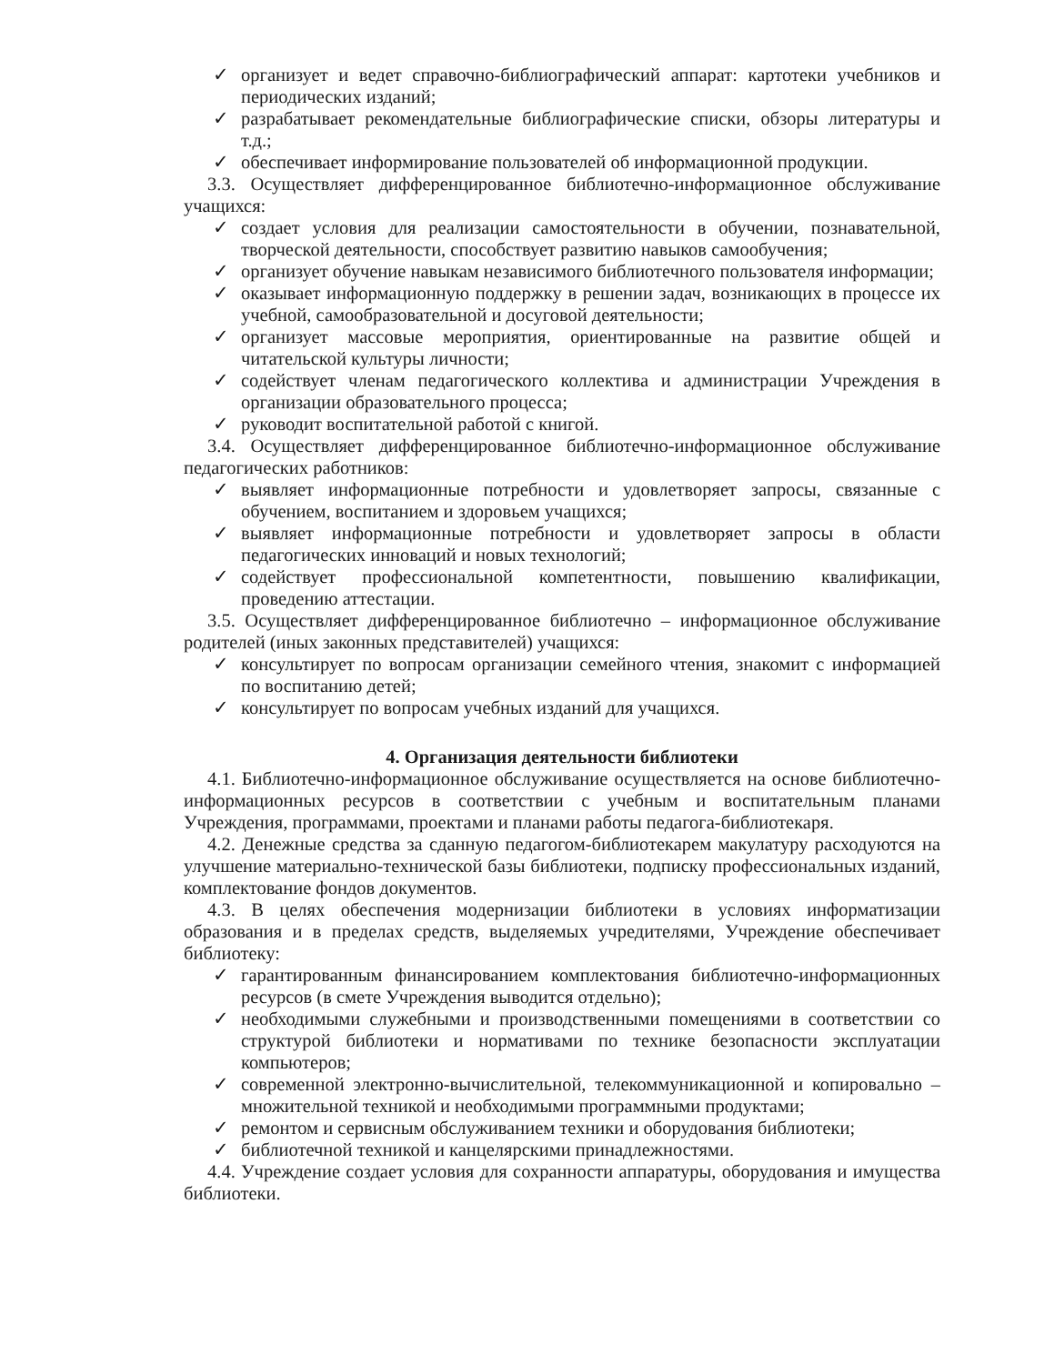✓ организует и ведет справочно-библиографический аппарат: картотеки учебников и периодических изданий;
✓ разрабатывает рекомендательные библиографические списки, обзоры литературы и т.д.;
✓ обеспечивает информирование пользователей об информационной продукции.
3.3. Осуществляет дифференцированное библиотечно-информационное обслуживание учащихся:
✓ создает условия для реализации самостоятельности в обучении, познавательной, творческой деятельности, способствует развитию навыков самообучения;
✓ организует обучение навыкам независимого библиотечного пользователя информации;
✓ оказывает информационную поддержку в решении задач, возникающих в процессе их учебной, самообразовательной и досуговой деятельности;
✓ организует массовые мероприятия, ориентированные на развитие общей и читательской культуры личности;
✓ содействует членам педагогического коллектива и администрации Учреждения в организации образовательного процесса;
✓ руководит воспитательной работой с книгой.
3.4. Осуществляет дифференцированное библиотечно-информационное обслуживание педагогических работников:
✓ выявляет информационные потребности и удовлетворяет запросы, связанные с обучением, воспитанием и здоровьем учащихся;
✓ выявляет информационные потребности и удовлетворяет запросы в области педагогических инноваций и новых технологий;
✓ содействует профессиональной компетентности, повышению квалификации, проведению аттестации.
3.5. Осуществляет дифференцированное библиотечно – информационное обслуживание родителей (иных законных представителей) учащихся:
✓ консультирует по вопросам организации семейного чтения, знакомит с информацией по воспитанию детей;
✓ консультирует по вопросам учебных изданий для учащихся.
4. Организация деятельности библиотеки
4.1. Библиотечно-информационное обслуживание осуществляется на основе библиотечно-информационных ресурсов в соответствии с учебным и воспитательным планами Учреждения, программами, проектами и планами работы педагога-библиотекаря.
4.2. Денежные средства за сданную педагогом-библиотекарем макулатуру расходуются на улучшение материально-технической базы библиотеки, подписку профессиональных изданий, комплектование фондов документов.
4.3. В целях обеспечения модернизации библиотеки в условиях информатизации образования и в пределах средств, выделяемых учредителями, Учреждение обеспечивает библиотеку:
✓ гарантированным финансированием комплектования библиотечно-информационных ресурсов (в смете Учреждения выводится отдельно);
✓ необходимыми служебными и производственными помещениями в соответствии со структурой библиотеки и нормативами по технике безопасности эксплуатации компьютеров;
✓ современной электронно-вычислительной, телекоммуникационной и копировально – множительной техникой и необходимыми программными продуктами;
✓ ремонтом и сервисным обслуживанием техники и оборудования библиотеки;
✓ библиотечной техникой и канцелярскими принадлежностями.
4.4. Учреждение создает условия для сохранности аппаратуры, оборудования и имущества библиотеки.